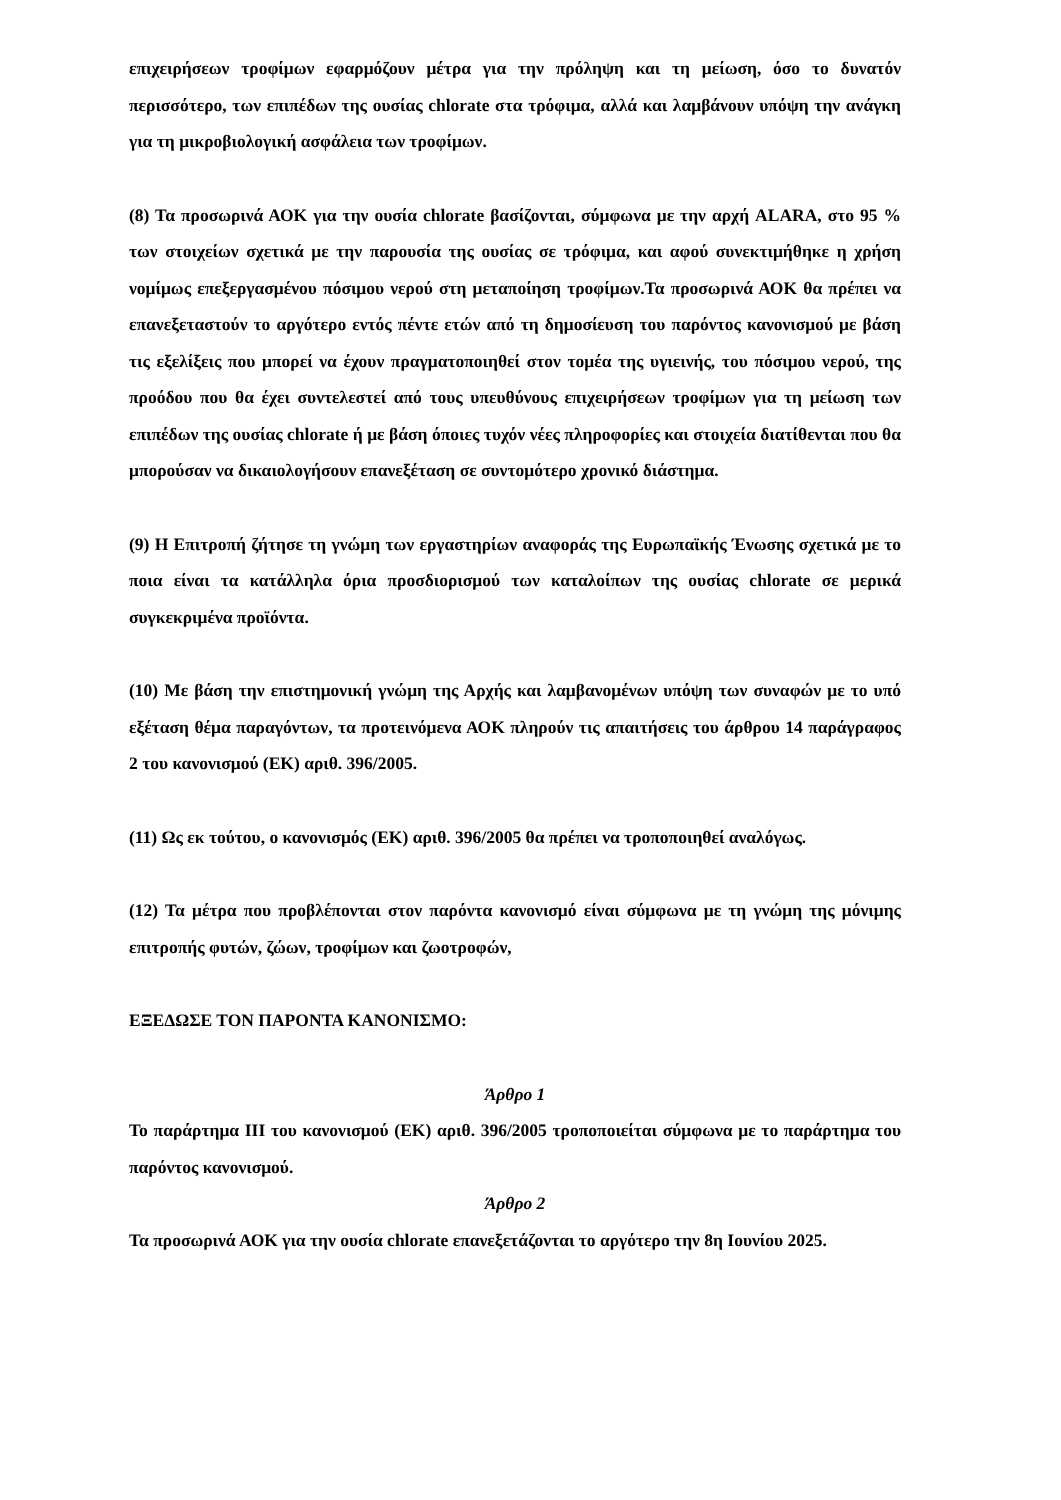επιχειρήσεων τροφίμων εφαρμόζουν μέτρα για την πρόληψη και τη μείωση, όσο το δυνατόν περισσότερο, των επιπέδων της ουσίας chlorate στα τρόφιμα, αλλά και λαμβάνουν υπόψη την ανάγκη για τη μικροβιολογική ασφάλεια των τροφίμων.
(8) Τα προσωρινά ΑΟΚ για την ουσία chlorate βασίζονται, σύμφωνα με την αρχή ALARA, στο 95 % των στοιχείων σχετικά με την παρουσία της ουσίας σε τρόφιμα, και αφού συνεκτιμήθηκε η χρήση νομίμως επεξεργασμένου πόσιμου νερού στη μεταποίηση τροφίμων.Τα προσωρινά ΑΟΚ θα πρέπει να επανεξεταστούν το αργότερο εντός πέντε ετών από τη δημοσίευση του παρόντος κανονισμού με βάση τις εξελίξεις που μπορεί να έχουν πραγματοποιηθεί στον τομέα της υγιεινής, του πόσιμου νερού, της προόδου που θα έχει συντελεστεί από τους υπευθύνους επιχειρήσεων τροφίμων για τη μείωση των επιπέδων της ουσίας chlorate ή με βάση όποιες τυχόν νέες πληροφορίες και στοιχεία διατίθενται που θα μπορούσαν να δικαιολογήσουν επανεξέταση σε συντομότερο χρονικό διάστημα.
(9) Η Επιτροπή ζήτησε τη γνώμη των εργαστηρίων αναφοράς της Ευρωπαϊκής Ένωσης σχετικά με το ποια είναι τα κατάλληλα όρια προσδιορισμού των καταλοίπων της ουσίας chlorate σε μερικά συγκεκριμένα προϊόντα.
(10) Με βάση την επιστημονική γνώμη της Αρχής και λαμβανομένων υπόψη των συναφών με το υπό εξέταση θέμα παραγόντων, τα προτεινόμενα ΑΟΚ πληρούν τις απαιτήσεις του άρθρου 14 παράγραφος 2 του κανονισμού (ΕΚ) αριθ. 396/2005.
(11) Ως εκ τούτου, ο κανονισμός (ΕΚ) αριθ. 396/2005 θα πρέπει να τροποποιηθεί αναλόγως.
(12) Τα μέτρα που προβλέπονται στον παρόντα κανονισμό είναι σύμφωνα με τη γνώμη της μόνιμης επιτροπής φυτών, ζώων, τροφίμων και ζωοτροφών,
ΕΞΕΔΩΣΕ ΤΟΝ ΠΑΡΟΝΤΑ ΚΑΝΟΝΙΣΜΟ:
Άρθρο 1
Το παράρτημα ΙΙΙ του κανονισμού (ΕΚ) αριθ. 396/2005 τροποποιείται σύμφωνα με το παράρτημα του παρόντος κανονισμού.
Άρθρο 2
Τα προσωρινά ΑΟΚ για την ουσία chlorate επανεξετάζονται το αργότερο την 8η Ιουνίου 2025.